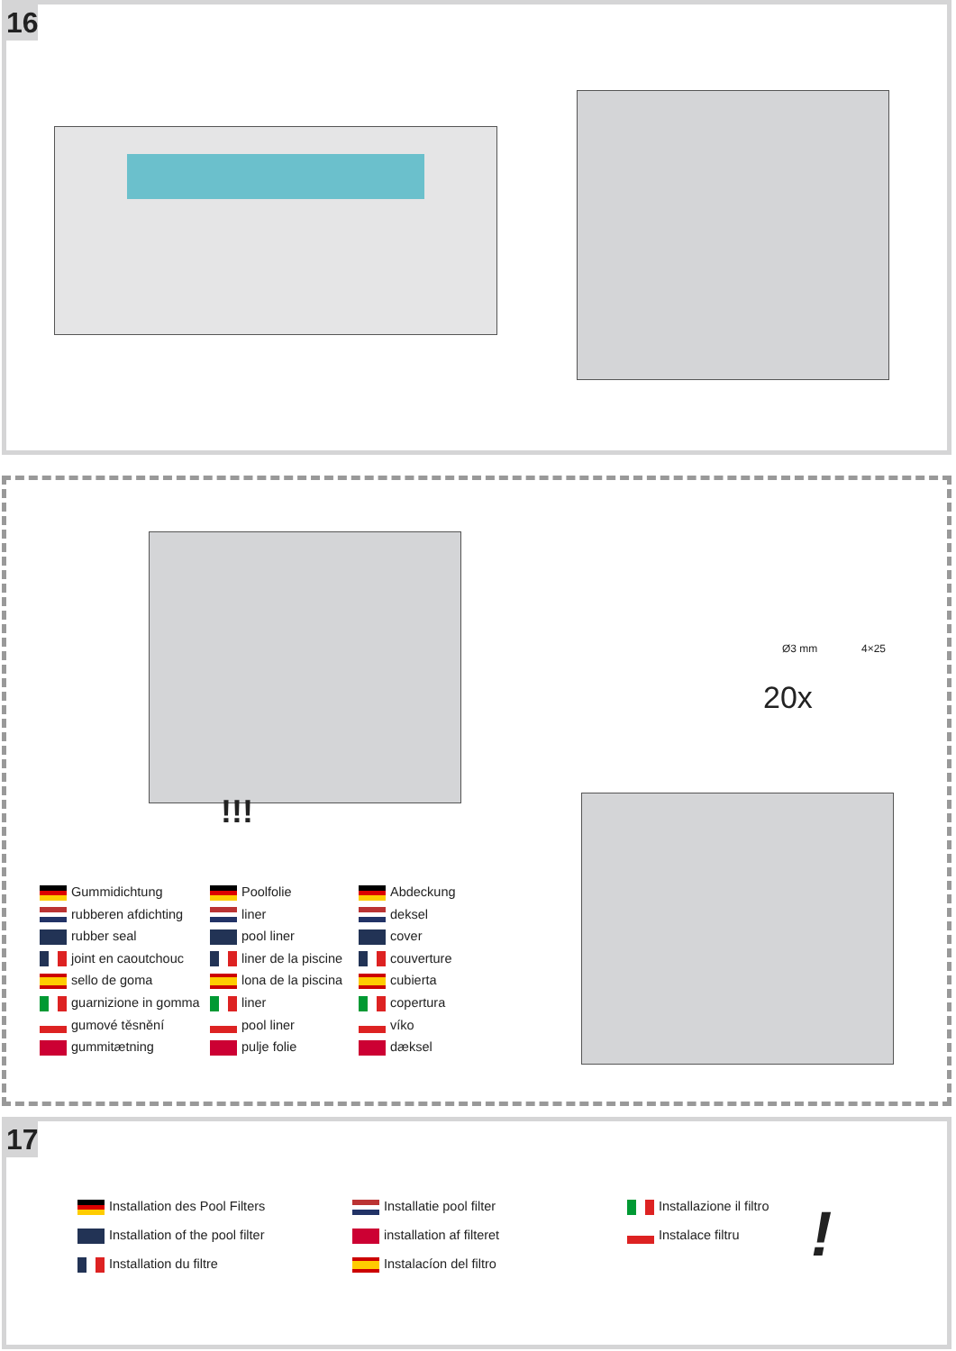16
!!!
Ø3 mm 4×25
20x
Gummidichtung
rubberen afdichting
rubber seal
joint en caoutchouc
sello de goma
guarnizione in gomma
gumové těsnění
gummitætning
Poolfolie
liner
pool liner
liner de la piscine
lona de la piscina
liner
pool liner
pulje folie
Abdeckung
deksel
cover
couverture
cubierta
copertura
víko
dæksel
17
Installation des Pool Filters
Installation of the pool filter
Installation du filtre
Installatie pool filter
installation af filteret
Instalacíon del filtro
Installazione il filtro
Instalace filtru
!